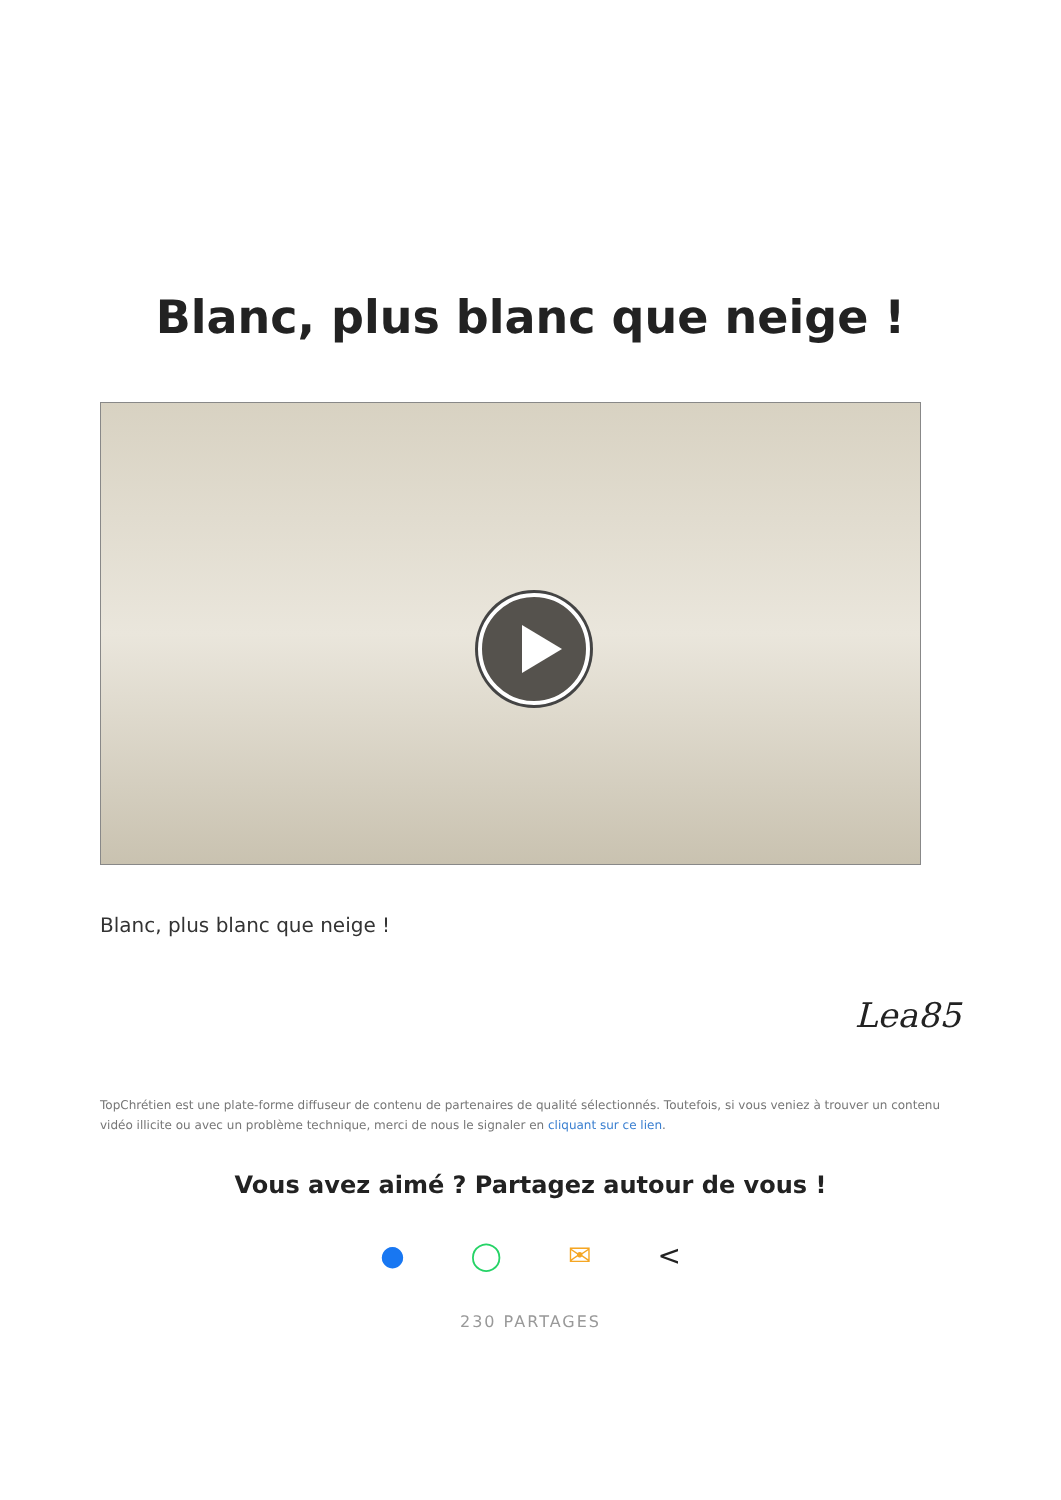Blanc, plus blanc que neige !
Blanc, plus blanc que neige !
Lea85
TopChrétien est une plate-forme diffuseur de contenu de partenaires de qualité sélectionnés. Toutefois, si vous veniez à trouver un contenu vidéo illicite ou avec un problème technique, merci de nous le signaler en cliquant sur ce lien.
Vous avez aimé ? Partagez autour de vous !
● ◯ ✉ <
230 PARTAGES